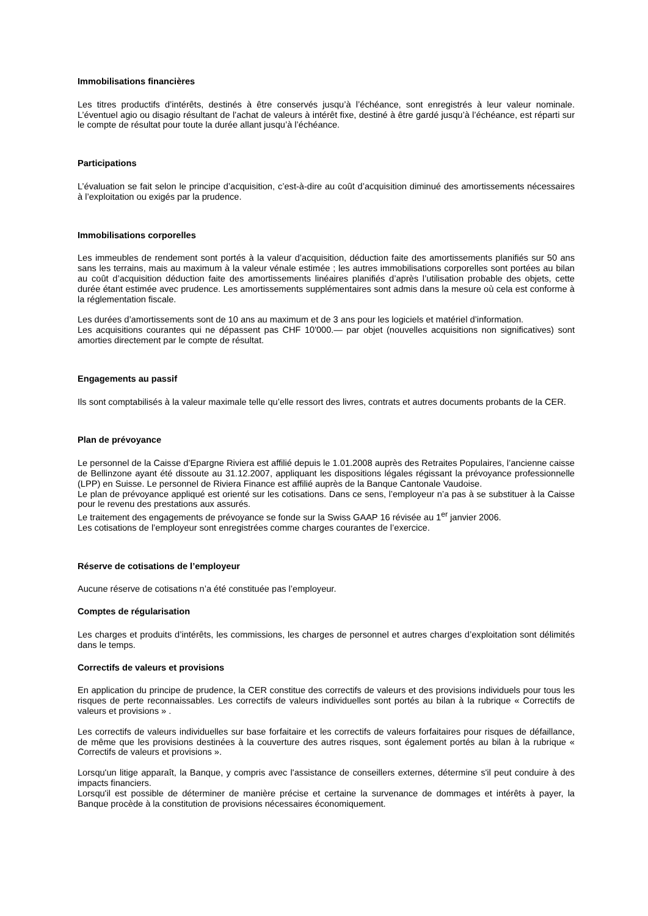Immobilisations financières
Les titres productifs d’intérêts, destinés à être conservés jusqu’à l’échéance, sont enregistrés à leur valeur nominale. L’éventuel agio ou disagio résultant de l’achat de valeurs à intérêt fixe, destiné à être gardé jusqu’à l’échéance, est réparti sur le compte de résultat pour toute la durée allant jusqu’à l’échéance.
Participations
L’évaluation se fait selon le principe d’acquisition, c’est-à-dire au coût d’acquisition diminué des amortissements nécessaires à l’exploitation ou exigés par la prudence.
Immobilisations corporelles
Les immeubles de rendement sont portés à la valeur d’acquisition, déduction faite des amortissements planifiés sur 50 ans sans les terrains, mais au maximum à la valeur vénale estimée ; les autres immobilisations corporelles sont portées au bilan au coût d’acquisition déduction faite des amortissements linéaires planifiés d’après l’utilisation probable des objets, cette durée étant estimée avec prudence. Les amortissements supplémentaires sont admis dans la mesure où cela est conforme à la réglementation fiscale.
Les durées d’amortissements sont de 10 ans au maximum et de 3 ans pour les logiciels et matériel d’information.
Les acquisitions courantes qui ne dépassent pas CHF 10'000.— par objet (nouvelles acquisitions non significatives) sont amorties directement par le compte de résultat.
Engagements au passif
Ils sont comptabilisés à la valeur maximale telle qu’elle ressort des livres, contrats et autres documents probants de la CER.
Plan de prévoyance
Le personnel de la Caisse d’Epargne Riviera est affilié depuis le 1.01.2008 auprès des Retraites Populaires, l’ancienne caisse de Bellinzone ayant été dissoute au 31.12.2007, appliquant les dispositions légales régissant la prévoyance professionnelle (LPP) en Suisse. Le personnel de Riviera Finance est affilié auprès de la Banque Cantonale Vaudoise.
Le plan de prévoyance appliqué est orienté sur les cotisations. Dans ce sens, l’employeur n’a pas à se substituer à la Caisse pour le revenu des prestations aux assurés.
Le traitement des engagements de prévoyance se fonde sur la Swiss GAAP 16 révisée au 1<sup>er</sup> janvier 2006.
Les cotisations de l’employeur sont enregistrées comme charges courantes de l’exercice.
Réserve de cotisations de l’employeur
Aucune réserve de cotisations n’a été constituée pas l’employeur.
Comptes de régularisation
Les charges et produits d’intérêts, les commissions, les charges de personnel et autres charges d’exploitation sont délimités dans le temps.
Correctifs de valeurs et provisions
En application du principe de prudence, la CER constitue des correctifs de valeurs et des provisions individuels pour tous les risques de perte reconnaissables. Les correctifs de valeurs individuelles sont portés au bilan à la rubrique « Correctifs de valeurs et provisions » .
Les correctifs de valeurs individuelles sur base forfaitaire et les correctifs de valeurs forfaitaires pour risques de défaillance, de même que les provisions destinées à la couverture des autres risques, sont également portés au bilan à la rubrique « Correctifs de valeurs et provisions ».
Lorsqu'un litige apparaît, la Banque, y compris avec l'assistance de conseillers externes, détermine s'il peut conduire à des impacts financiers.
Lorsqu'il est possible de déterminer de manière précise et certaine la survenance de dommages et intérêts à payer, la Banque procède à la constitution de provisions nécessaires économiquement.